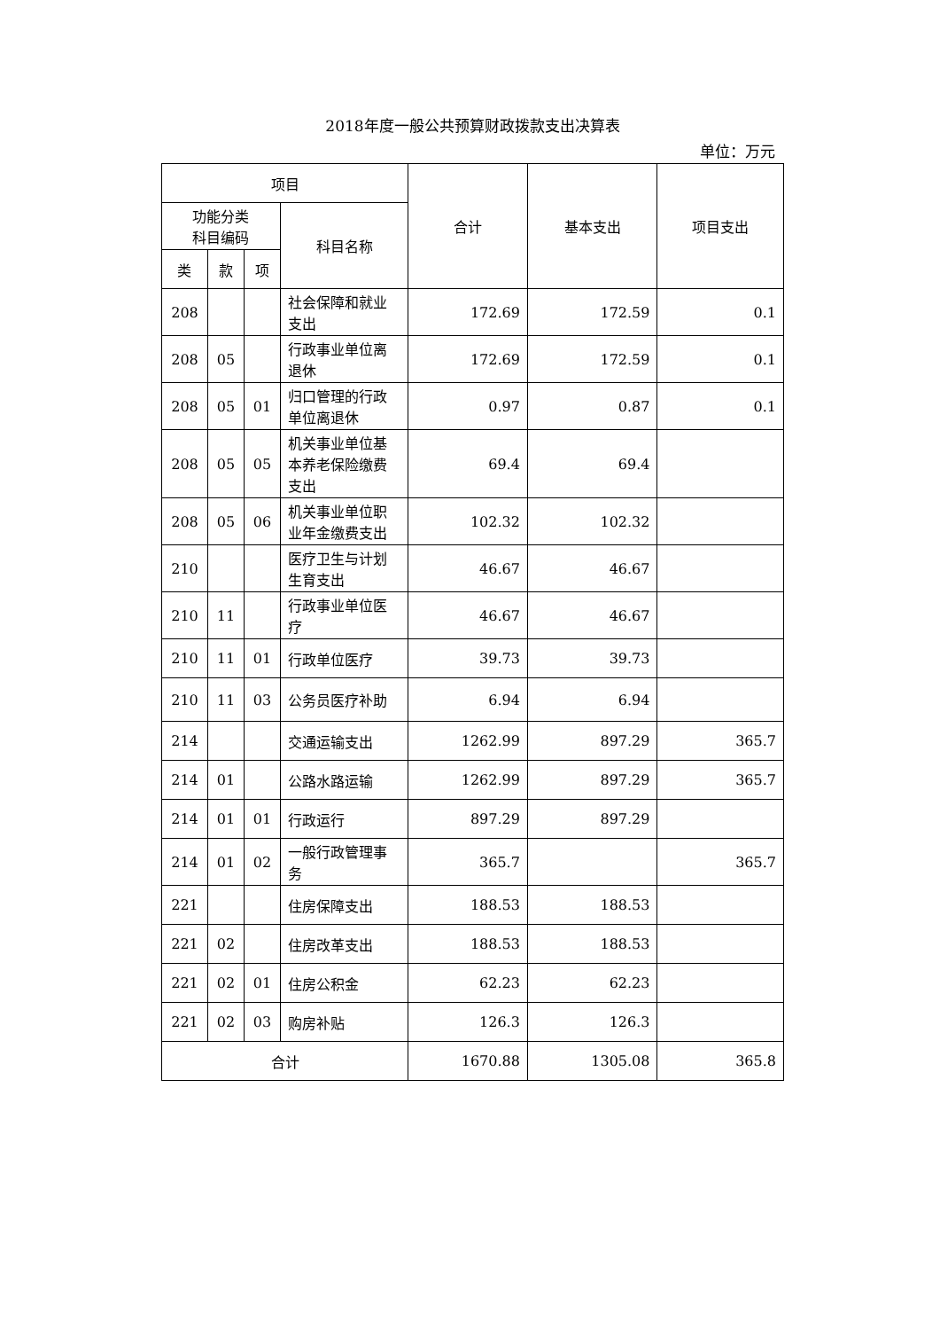2018年度一般公共预算财政拨款支出决算表
单位：万元
| 项目 | | | | 合计 | 基本支出 | 项目支出 |
| --- | --- | --- | --- | --- | --- | --- |
| 功能分类 科目编码 | | | 科目名称 | | | |
| 类 | 款 | 项 | | | | |
| 208 | | | 社会保障和就业支出 | 172.69 | 172.59 | 0.1 |
| 208 | 05 | | 行政事业单位离退休 | 172.69 | 172.59 | 0.1 |
| 208 | 05 | 01 | 归口管理的行政单位离退休 | 0.97 | 0.87 | 0.1 |
| 208 | 05 | 05 | 机关事业单位基本养老保险缴费支出 | 69.4 | 69.4 | |
| 208 | 05 | 06 | 机关事业单位职业年金缴费支出 | 102.32 | 102.32 | |
| 210 | | | 医疗卫生与计划生育支出 | 46.67 | 46.67 | |
| 210 | 11 | | 行政事业单位医疗 | 46.67 | 46.67 | |
| 210 | 11 | 01 | 行政单位医疗 | 39.73 | 39.73 | |
| 210 | 11 | 03 | 公务员医疗补助 | 6.94 | 6.94 | |
| 214 | | | 交通运输支出 | 1262.99 | 897.29 | 365.7 |
| 214 | 01 | | 公路水路运输 | 1262.99 | 897.29 | 365.7 |
| 214 | 01 | 01 | 行政运行 | 897.29 | 897.29 | |
| 214 | 01 | 02 | 一般行政管理事务 | 365.7 | | 365.7 |
| 221 | | | 住房保障支出 | 188.53 | 188.53 | |
| 221 | 02 | | 住房改革支出 | 188.53 | 188.53 | |
| 221 | 02 | 01 | 住房公积金 | 62.23 | 62.23 | |
| 221 | 02 | 03 | 购房补贴 | 126.3 | 126.3 | |
| 合计 | | | | 1670.88 | 1305.08 | 365.8 |